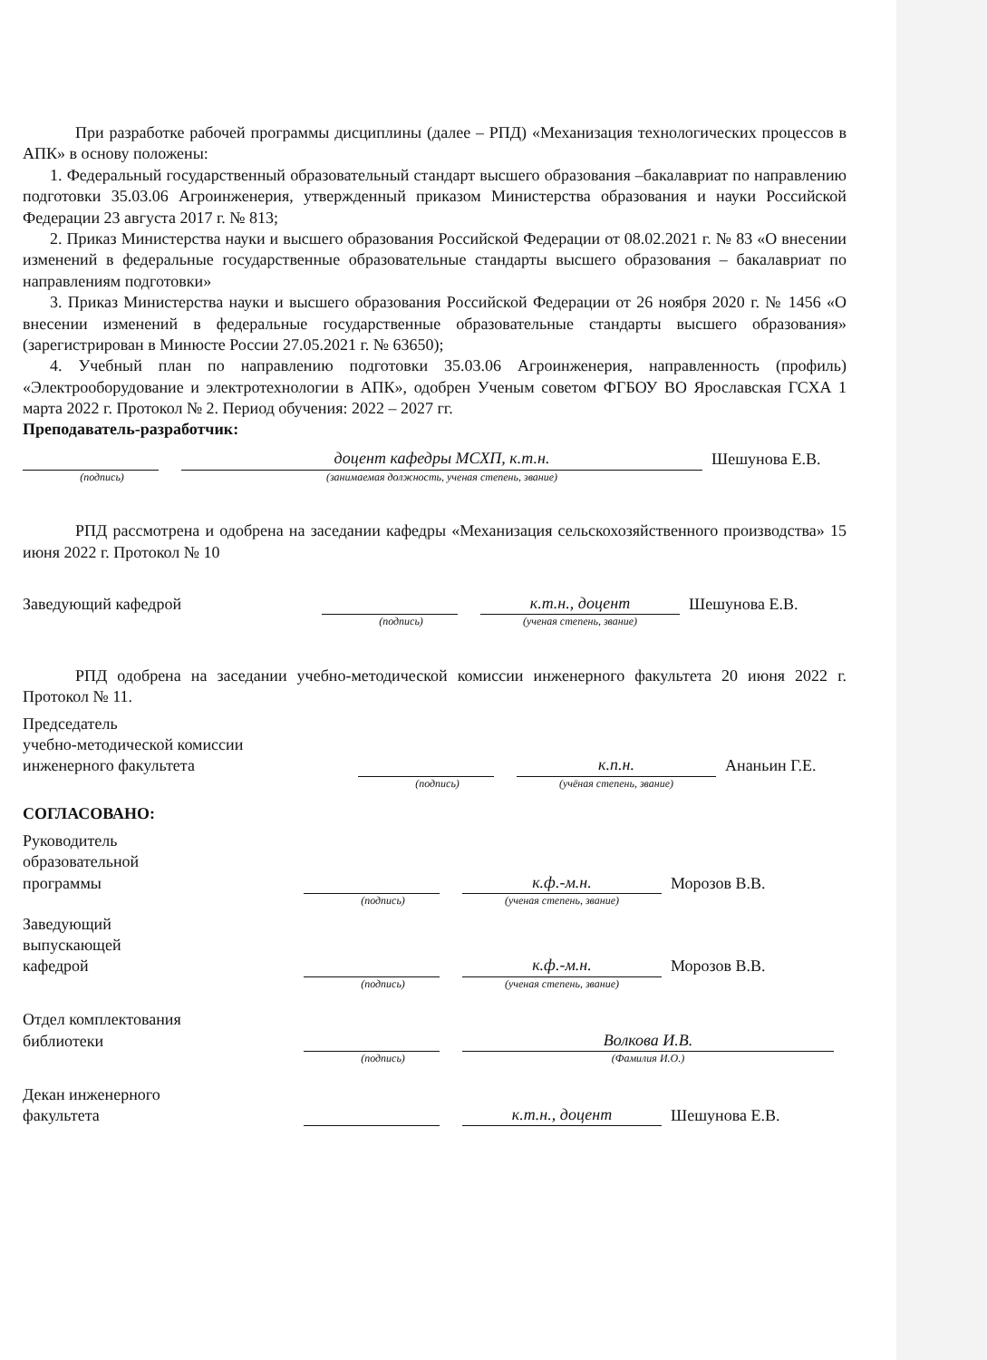При разработке рабочей программы дисциплины (далее – РПД) «Механизация технологических процессов в АПК» в основу положены:
1. Федеральный государственный образовательный стандарт высшего образования –бакалавриат по направлению подготовки 35.03.06 Агроинженерия, утвержденный приказом Министерства образования и науки Российской Федерации 23 августа 2017 г. № 813;
2. Приказ Министерства науки и высшего образования Российской Федерации от 08.02.2021 г. № 83 «О внесении изменений в федеральные государственные образовательные стандарты высшего образования – бакалавриат по направлениям подготовки»
3. Приказ Министерства науки и высшего образования Российской Федерации от 26 ноября 2020 г. № 1456 «О внесении изменений в федеральные государственные образовательные стандарты высшего образования» (зарегистрирован в Минюсте России 27.05.2021 г. № 63650);
4. Учебный план по направлению подготовки 35.03.06 Агроинженерия, направленность (профиль) «Электрооборудование и электротехнологии в АПК», одобрен Ученым советом ФГБОУ ВО Ярославская ГСХА 1 марта 2022 г. Протокол № 2. Период обучения: 2022 – 2027 гг.
Преподаватель-разработчик:
доцент кафедры МСХП, к.т.н.
Шешунова Е.В.
(подпись) (занимаемая должность, ученая степень, звание)
РПД рассмотрена и одобрена на заседании кафедры «Механизация сельскохозяйственного производства» 15 июня 2022 г. Протокол № 10
Заведующий кафедрой
к.т.н., доцент
Шешунова Е.В.
(подпись) (ученая степень, звание)
РПД одобрена на заседании учебно-методической комиссии инженерного факультета 20 июня 2022 г. Протокол № 11.
Председатель
учебно-методической комиссии
инженерного факультета
к.п.н.
Ананьин Г.Е.
(подпись) (учёная степень, звание)
СОГЛАСОВАНО:
Руководитель
образовательной
программы
к.ф.-м.н.
Морозов В.В.
(подпись) (ученая степень, звание)
Заведующий
выпускающей
кафедрой
к.ф.-м.н.
Морозов В.В.
(подпись) (ученая степень, звание)
Отдел комплектования
библиотеки
Волкова И.В.
(подпись) (Фамилия И.О.)
Декан инженерного
факультета
к.т.н., доцент
Шешунова Е.В.